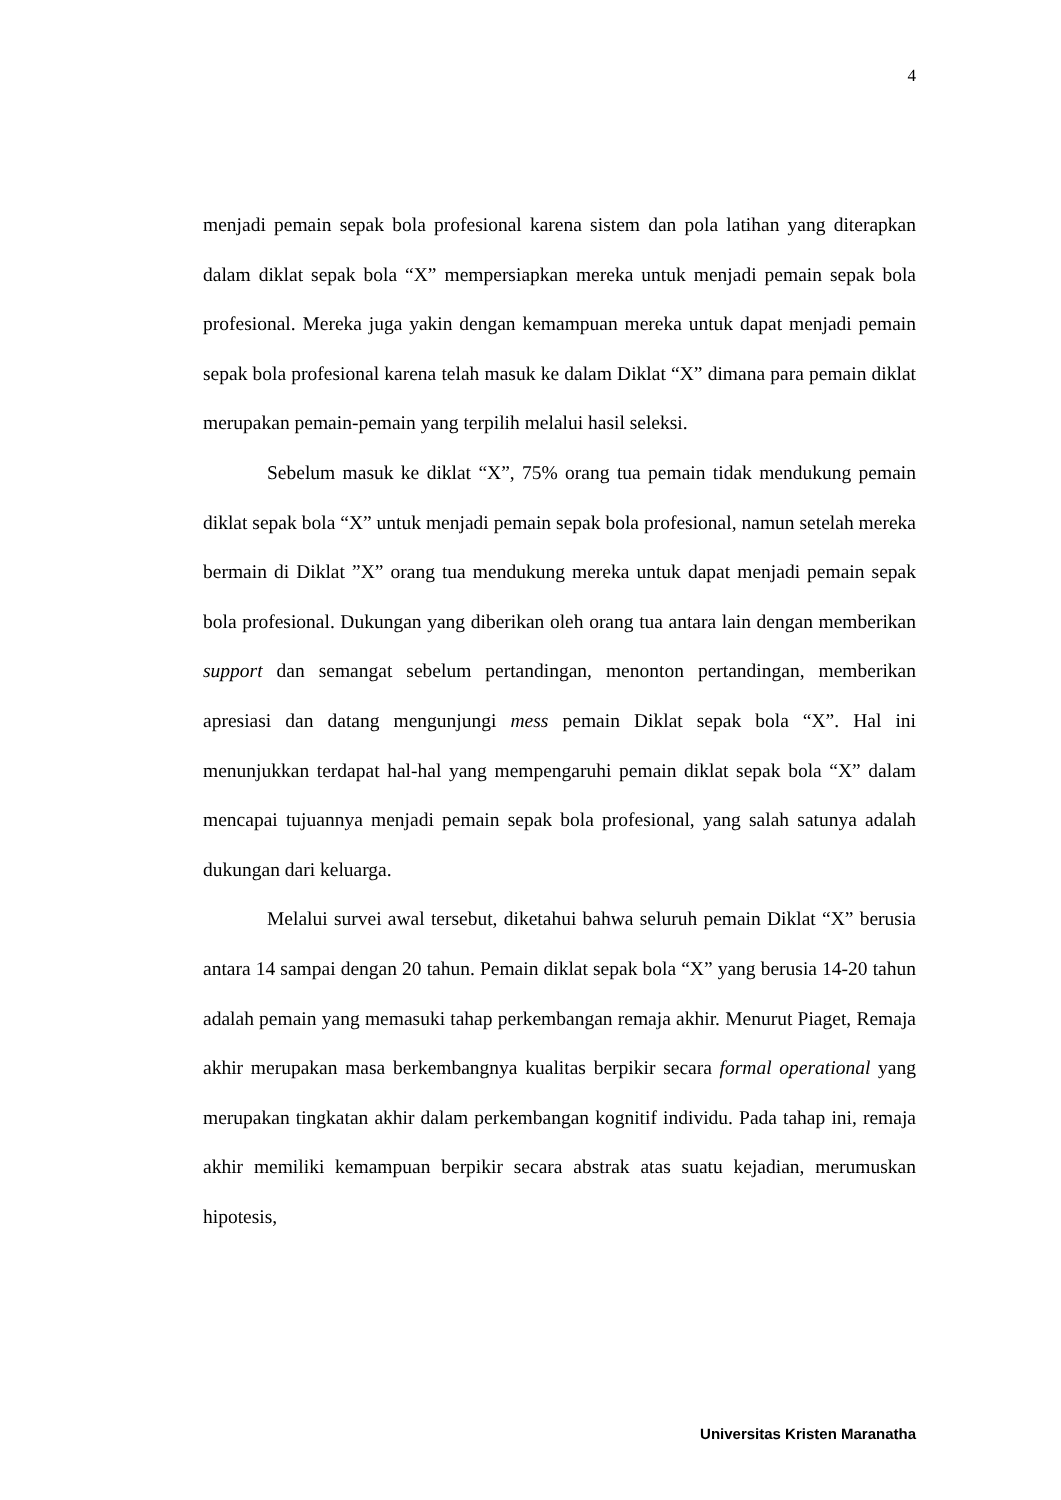4
menjadi pemain sepak bola profesional karena sistem dan pola latihan yang diterapkan dalam diklat sepak bola “X” mempersiapkan mereka untuk menjadi pemain sepak bola profesional. Mereka juga yakin dengan kemampuan mereka untuk dapat menjadi pemain sepak bola profesional karena telah masuk ke dalam Diklat “X” dimana para pemain diklat merupakan pemain-pemain yang terpilih melalui hasil seleksi.
Sebelum masuk ke diklat “X”, 75% orang tua pemain tidak mendukung pemain diklat sepak bola “X” untuk menjadi pemain sepak bola profesional, namun setelah mereka bermain di Diklat ”X” orang tua mendukung mereka untuk dapat menjadi pemain sepak bola profesional. Dukungan yang diberikan oleh orang tua antara lain dengan memberikan support dan semangat sebelum pertandingan, menonton pertandingan, memberikan apresiasi dan datang mengunjungi mess pemain Diklat sepak bola “X”. Hal ini menunjukkan terdapat hal-hal yang mempengaruhi pemain diklat sepak bola “X” dalam mencapai tujuannya menjadi pemain sepak bola profesional, yang salah satunya adalah dukungan dari keluarga.
Melalui survei awal tersebut, diketahui bahwa seluruh pemain Diklat “X” berusia antara 14 sampai dengan 20 tahun. Pemain diklat sepak bola “X” yang berusia 14-20 tahun adalah pemain yang memasuki tahap perkembangan remaja akhir. Menurut Piaget, Remaja akhir merupakan masa berkembangnya kualitas berpikir secara formal operational yang merupakan tingkatan akhir dalam perkembangan kognitif individu. Pada tahap ini, remaja akhir memiliki kemampuan berpikir secara abstrak atas suatu kejadian, merumuskan hipotesis,
Universitas Kristen Maranatha